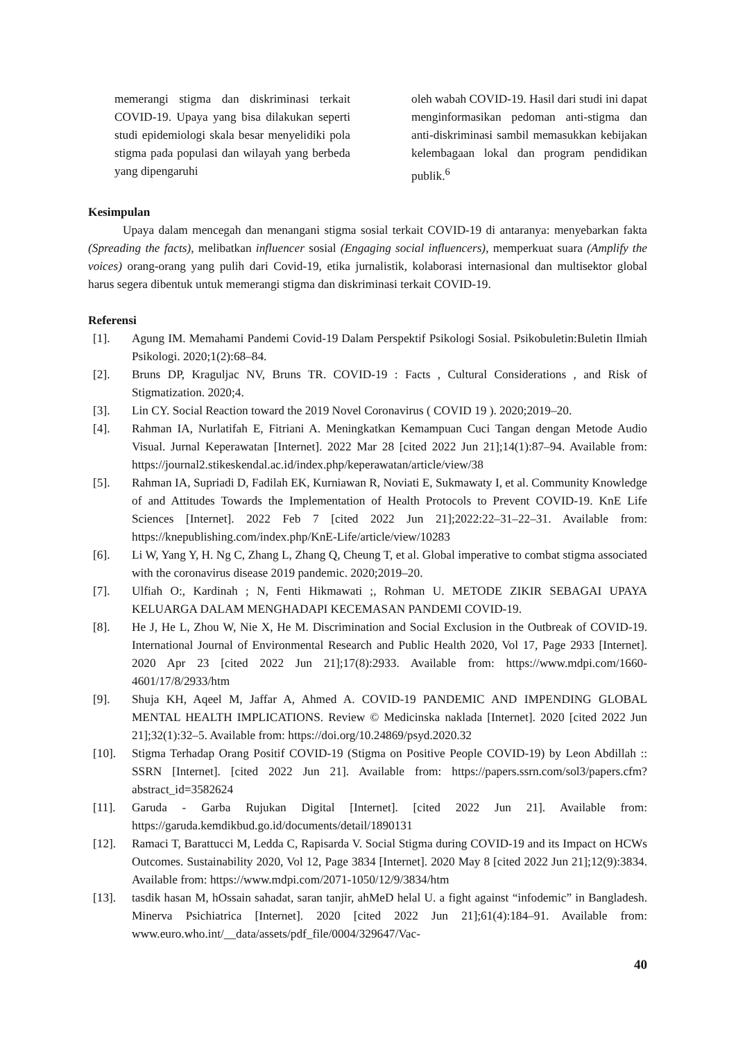memerangi stigma dan diskriminasi terkait COVID-19. Upaya yang bisa dilakukan seperti studi epidemiologi skala besar menyelidiki pola stigma pada populasi dan wilayah yang berbeda yang dipengaruhi
oleh wabah COVID-19. Hasil dari studi ini dapat menginformasikan pedoman anti-stigma dan anti-diskriminasi sambil memasukkan kebijakan kelembagaan lokal dan program pendidikan publik.<sup>6</sup>
Kesimpulan
Upaya dalam mencegah dan menangani stigma sosial terkait COVID-19 di antaranya: menyebarkan fakta (Spreading the facts), melibatkan influencer sosial (Engaging social influencers), memperkuat suara (Amplify the voices) orang-orang yang pulih dari Covid-19, etika jurnalistik, kolaborasi internasional dan multisektor global harus segera dibentuk untuk memerangi stigma dan diskriminasi terkait COVID-19.
Referensi
[1]. Agung IM. Memahami Pandemi Covid-19 Dalam Perspektif Psikologi Sosial. Psikobuletin:Buletin Ilmiah Psikologi. 2020;1(2):68–84.
[2]. Bruns DP, Kraguljac NV, Bruns TR. COVID-19 : Facts , Cultural Considerations , and Risk of Stigmatization. 2020;4.
[3]. Lin CY. Social Reaction toward the 2019 Novel Coronavirus ( COVID 19 ). 2020;2019–20.
[4]. Rahman IA, Nurlatifah E, Fitriani A. Meningkatkan Kemampuan Cuci Tangan dengan Metode Audio Visual. Jurnal Keperawatan [Internet]. 2022 Mar 28 [cited 2022 Jun 21];14(1):87–94. Available from: https://journal2.stikeskendal.ac.id/index.php/keperawatan/article/view/38
[5]. Rahman IA, Supriadi D, Fadilah EK, Kurniawan R, Noviati E, Sukmawaty I, et al. Community Knowledge of and Attitudes Towards the Implementation of Health Protocols to Prevent COVID-19. KnE Life Sciences [Internet]. 2022 Feb 7 [cited 2022 Jun 21];2022:22–31–22–31. Available from: https://knepublishing.com/index.php/KnE-Life/article/view/10283
[6]. Li W, Yang Y, H. Ng C, Zhang L, Zhang Q, Cheung T, et al. Global imperative to combat stigma associated with the coronavirus disease 2019 pandemic. 2020;2019–20.
[7]. Ulfiah O:, Kardinah ; N, Fenti Hikmawati ;, Rohman U. METODE ZIKIR SEBAGAI UPAYA KELUARGA DALAM MENGHADAPI KECEMASAN PANDEMI COVID-19.
[8]. He J, He L, Zhou W, Nie X, He M. Discrimination and Social Exclusion in the Outbreak of COVID-19. International Journal of Environmental Research and Public Health 2020, Vol 17, Page 2933 [Internet]. 2020 Apr 23 [cited 2022 Jun 21];17(8):2933. Available from: https://www.mdpi.com/1660-4601/17/8/2933/htm
[9]. Shuja KH, Aqeel M, Jaffar A, Ahmed A. COVID-19 PANDEMIC AND IMPENDING GLOBAL MENTAL HEALTH IMPLICATIONS. Review © Medicinska naklada [Internet]. 2020 [cited 2022 Jun 21];32(1):32–5. Available from: https://doi.org/10.24869/psyd.2020.32
[10]. Stigma Terhadap Orang Positif COVID-19 (Stigma on Positive People COVID-19) by Leon Abdillah :: SSRN [Internet]. [cited 2022 Jun 21]. Available from: https://papers.ssrn.com/sol3/papers.cfm?abstract_id=3582624
[11]. Garuda - Garba Rujukan Digital [Internet]. [cited 2022 Jun 21]. Available from: https://garuda.kemdikbud.go.id/documents/detail/1890131
[12]. Ramaci T, Barattucci M, Ledda C, Rapisarda V. Social Stigma during COVID-19 and its Impact on HCWs Outcomes. Sustainability 2020, Vol 12, Page 3834 [Internet]. 2020 May 8 [cited 2022 Jun 21];12(9):3834. Available from: https://www.mdpi.com/2071-1050/12/9/3834/htm
[13]. tasdik hasan M, hOssain sahadat, saran tanjir, ahMeD helal U. a fight against “infodemic” in Bangladesh. Minerva Psichiatrica [Internet]. 2020 [cited 2022 Jun 21];61(4):184–91. Available from: www.euro.who.int/__data/assets/pdf_file/0004/329647/Vac-
40